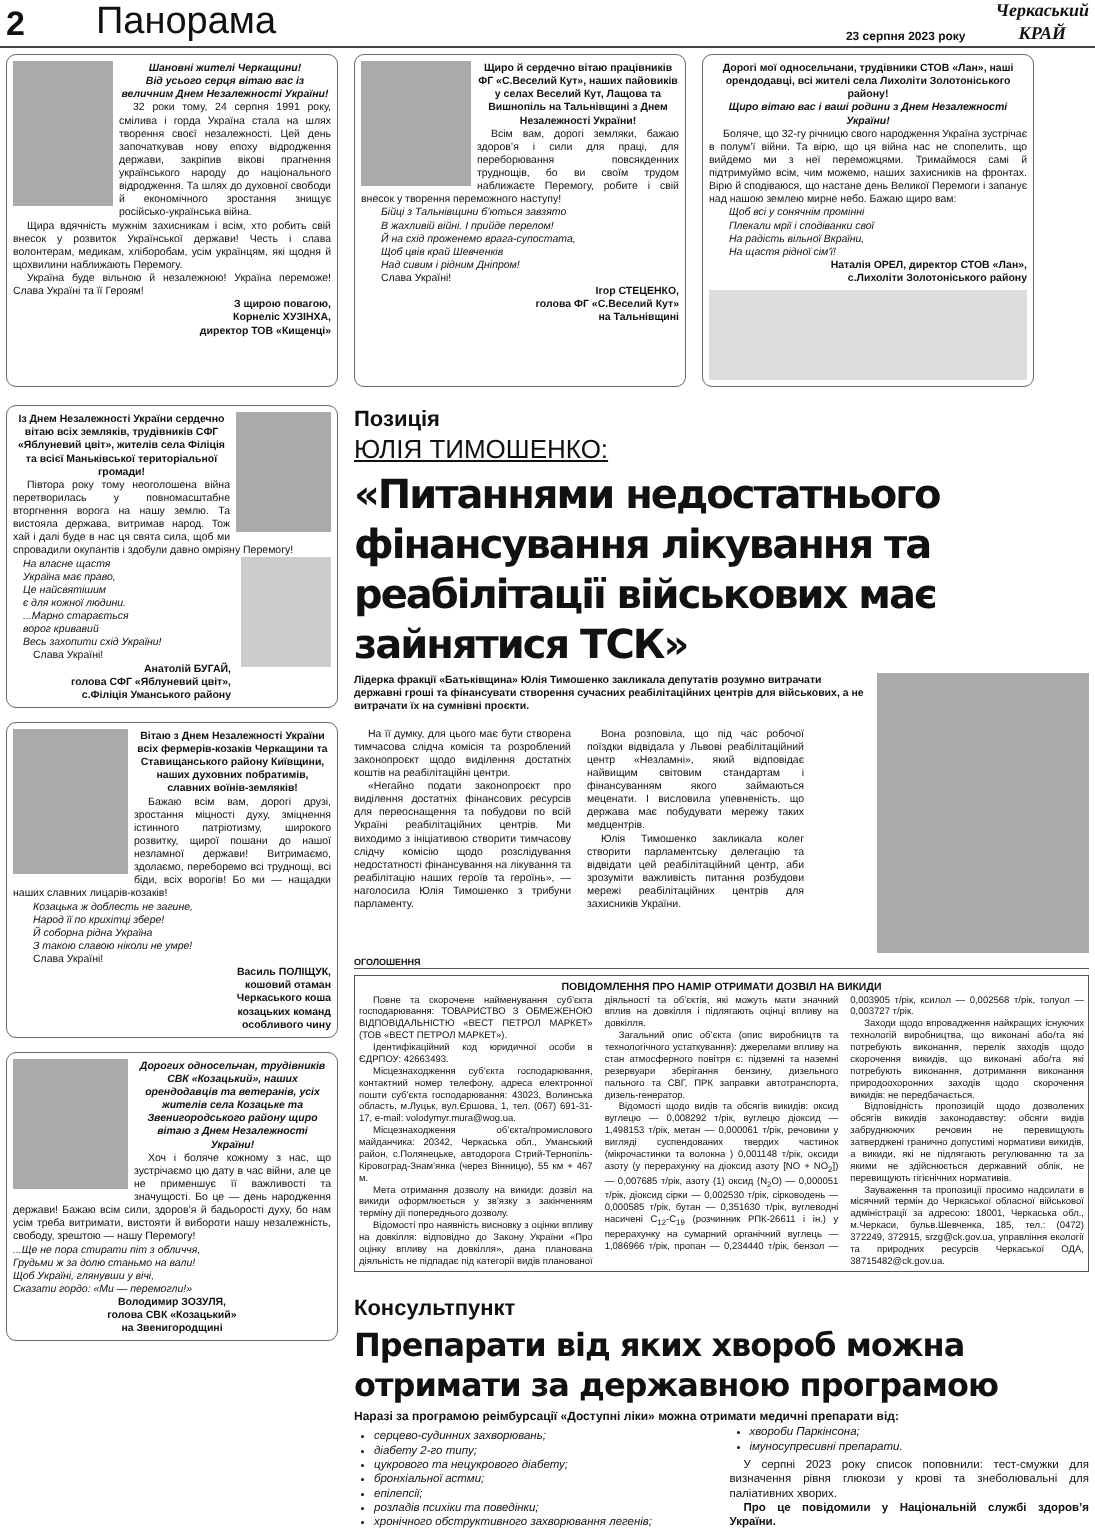2 Панорама 23 серпня 2023 року Черкаський
КРАЙ
Шановні жителі Черкащини!
Від усього серця вітаю вас із величним Днем Незалежності України!
32 роки тому, 24 серпня 1991 року, смілива і горда Україна стала на шлях творення своєї незалежності. Цей день започаткував нову епоху відродження держави, закріпив вікові прагнення українського народу до національного відродження. Та шлях до духовної свободи й економічного зростання знищує російсько-українська війна.
Щира вдячність мужнім захисникам і всім, хто робить свій внесок у розвиток Української держави! Честь і слава волонтерам, медикам, хліборобам, усім українцям, які щодня й щохвилини наближають Перемогу.
Україна буде вільною й незалежною! Україна переможе! Слава Україні та її Героям!
З щирою повагою,
Корнеліс ХУЗІНХА,
директор ТОВ «Кищенці»
Щиро й сердечно вітаю працівників ФГ «С.Веселий Кут», наших пайовиків у селах Веселий Кут, Лащова та Вишнопіль на Тальнівщині з Днем Незалежності України!
Всім вам, дорогі земляки, бажаю здоров’я і сили для праці, для переборювання повсякденних труднощів, бо ви своїм трудом наближаєте Перемогу, робите і свій внесок у творення переможного наступу!
Бійці з Тальнівщини б’ються завзято
В жахливій війні. І прийде перелом!
Й на схід проженемо врага-супостата,
Щоб цвів край Шевченків
Над сивим і рідним Дніпром!
Слава Україні!
Ігор СТЕЦЕНКО,
голова ФГ «С.Веселий Кут»
на Тальнівщині
Дорогі мої односельчани, трудівники СТОВ «Лан», наші орендодавці, всі жителі села Лихоліти Золотоніського району!
Щиро вітаю вас і ваші родини з Днем Незалежності України!
Боляче, що 32-гу річницю свого народження Україна зустрічає в полум’ї війни. Та вірю, що ця війна нас не спопелить, що вийдемо ми з неї переможцями. Тримаймося самі й підтримуймо всім, чим можемо, наших захисників на фронтах. Вірю й сподіваюся, що настане день Великої Перемоги і запанує над нашою землею мирне небо. Бажаю щиро вам:
Щоб всі у сонячнім промінні
Плекали мрії і сподіванки свої
На радість вільної Вкраїни,
На щастя рідної сім’ї!
Наталія ОРЕЛ, директор СТОВ «Лан»,
с.Лихоліти Золотоніського району
Із Днем Незалежності України сердечно вітаю всіх земляків, трудівників СФГ «Яблуневий цвіт», жителів села Філіція та всієї Маньківської територіальної громади!
Півтора року тому неоголошена війна перетворилась у повномасштабне вторгнення ворога на нашу землю. Та вистояла держава, витримав народ. Тож хай і далі буде в нас ця свята сила, щоб ми спровадили окупантів і здобули давно омріяну Перемогу!
На власне щастя
Україна має право,
Це найсвятішим
є для кожної людини.
...Марно старається
ворог кривавий
Весь захопити схід України!
Слава Україні!
Анатолій БУГАЙ,
голова СФГ «Яблуневий цвіт»,
с.Філіція Уманського району
Вітаю з Днем Незалежності України всіх фермерів-козаків Черкащини та Ставищанського району Київщини, наших духовних побратимів, славних воїнів-земляків!
Бажаю всім вам, дорогі друзі, зростання міцності духу, зміцнення істинного патріотизму, широкого розвитку, щирої пошани до нашої незламної держави! Витримаємо, здолаємо, переборемо всі труднощі, всі біди, всіх ворогів! Бо ми — нащадки наших славних лицарів-козаків!
Козацька ж доблесть не загине,
Народ її по крихітці збере!
Й соборна рідна Україна
З такою славою ніколи не умре!
Слава Україні!
Василь ПОЛІЩУК,
кошовий отаман
Черкаського коша
козацьких команд
особливого чину
Дорогих односельчан, трудівників СВК «Козацький», наших орендодавців та ветеранів, усіх жителів села Козацьке та Звенигородського району щиро вітаю з Днем Незалежності України!
Хоч і боляче кожному з нас, що зустрічаємо цю дату в час війни, але це не применшує її важливості та значущості. Бо це — день народження держави! Бажаю всім сили, здоров’я й бадьорості духу, бо нам усім треба витримати, вистояти й вибороти нашу незалежність, свободу, зрештою — нашу Перемогу!
...Ще не пора стирати піт з обличчя,
Грудьми ж за долю станьмо на вали!
Щоб Україні, глянувши у вічі,
Сказати гордо: «Ми — перемогли!»
Володимир ЗОЗУЛЯ,
голова СВК «Козацький»
на Звенигородщині
Позиція
ЮЛІЯ ТИМОШЕНКО:
«Питаннями недостатнього фінансування лікування та реабілітації військових має зайнятися ТСК»
Лідерка фракції «Батьківщина» Юлія Тимошенко закликала депутатів розумно витрачати державні гроші та фінансувати створення сучасних реабілітаційних центрів для військових, а не витрачати їх на сумнівні проєкти.
На її думку, для цього має бути створена тимчасова слідча комісія та розроблений законопроєкт щодо виділення достатніх коштів на реабілітаційні центри.
«Негайно подати законопроєкт про виділення достатніх фінансових ресурсів для переоснащення та побудови по всій Україні реабілітаційних центрів. Ми виходимо з ініціативою створити тимчасову слідчу комісію щодо розслідування недостатності фінансування на лікування та реабілітацію наших героїв та героїнь», — наголосила Юлія Тимошенко з трибуни парламенту.
Вона розповіла, що під час робочої поїздки відвідала у Львові реабілітаційний центр «Незламні», який відповідає найвищим світовим стандартам і фінансуванням якого займаються меценати. І висловила упевненість, що держава має побудувати мережу таких медцентрів.
Юлія Тимошенко закликала колег створити парламентську делегацію та відвідати цей реабілітаційний центр, аби зрозуміти важливість питання розбудови мережі реабілітаційних центрів для захисників України.
ОГОЛОШЕННЯ
ПОВІДОМЛЕННЯ ПРО НАМІР ОТРИМАТИ ДОЗВІЛ НА ВИКИДИ
Повне та скорочене найменування суб’єкта господарювання: ТОВАРИСТВО З ОБМЕЖЕНОЮ ВІДПОВІДАЛЬНІСТЮ «ВЕСТ ПЕТРОЛ МАРКЕТ» (ТОВ «ВЕСТ ПЕТРОЛ МАРКЕТ»).
Ідентифікаційний код юридичної особи в ЄДРПОУ: 42663493.
Місцезнаходження суб’єкта господарювання, контактний номер телефону, адреса електронної пошти суб’єкта господарювання: 43023, Волинська область, м.Луцьк, вул.Єршова, 1, тел. (067) 691-31-17, e-mail: volodymyr.mura@wog.ua.
Місцезнаходження об’єкта/промислового майданчика: 20342, Черкаська обл., Уманський район, с.Полянецьке, автодорога Стрий-Тернопіль-Кіровоград-Знам’янка (через Вінницю), 55 км + 467 м.
Мета отримання дозволу на викиди: дозвіл на викиди оформлюється у зв’язку з закінченням терміну дії попереднього дозволу.
Відомості про наявність висновку з оцінки впливу на довкілля: відповідно до Закону України «Про оцінку впливу на довкілля», дана планована діяльність не підпадає під категорії видів планованої діяльності та об’єктів, які можуть мати значний вплив на довкілля і підлягають оцінці впливу на довкілля.
Загальний опис об’єкта (опис виробництв та технологічного устаткування): джерелами впливу на стан атмосферного повітря є: підземні та наземні резервуари зберігання бензину, дизельного пального та СВГ, ПРК заправки автотранспорта, дизель-генератор.
Відомості щодо видів та обсягів викидів: оксид вуглецю — 0,008292 т/рік, вуглецю діоксид — 1,498153 т/рік, метан — 0,000061 т/рік, речовини у вигляді суспендованих твердих частинок (мікрочастинки та волокна ) 0,001148 т/рік, оксиди азоту (у перерахунку на діоксид азоту [NO + NO<sub>2</sub>]) — 0,007685 т/рік, азоту (1) оксид (N<sub>2</sub>O) — 0,000051 т/рік, діоксид сірки — 0,002530 т/рік, сірководень — 0,000585 т/рік, бутан — 0,351630 т/рік, вуглеводні насичені C<sub>12</sub>-C<sub>19</sub> (розчинник РПК-26611 і ін.) у перерахунку на сумарний органічний вуглець — 1,086966 т/рік, пропан — 0,234440 т/рік, бензол — 0,003905 т/рік, ксилол — 0,002568 т/рік, толуол — 0,003727 т/рік.
Заходи щодо впровадження найкращих існуючих технологій виробництва, що виконані або/та які потребують виконання, перелік заходів щодо скорочення викидів, що виконані або/та які потребують виконання, дотримання виконання природоохоронних заходів щодо скорочення викидів: не передбачається.
Відповідність пропозицій щодо дозволених обсягів викидів законодавству: обсяги видів забруднюючих речовин не перевищують затверджені гранично допустимі нормативи викидів, а викиди, які не підлягають регулюванню та за якими не здійснюється державний облік, не перевищують гігієнічних нормативів.
Зауваження та пропозиції просимо надсилати в місячний термін до Черкаської обласної військової адміністрації за адресою: 18001, Черкаська обл., м.Черкаси, бульв.Шевченка, 185, тел.: (0472) 372249, 372915, srzg@ck.gov.ua, управління екології та природних ресурсів Черкаської ОДА, 38715482@ck.gov.ua.
Консультпункт
Препарати від яких хвороб можна отримати за державною програмою
Наразі за програмою реімбурсації «Доступні ліки» можна отримати медичні препарати від:
серцево-судинних захворювань;
діабету 2-го типу;
цукрового та нецукрового діабету;
бронхіальної астми;
епілепсії;
розладів психіки та поведінки;
хронічного обструктивного захворювання легенів;
хвороби Паркінсона;
імуносупресивні препарати.
У серпні 2023 року список поповнили: тест-смужки для визначення рівня глюкози у крові та знеболювальні для паліативних хворих.
Про це повідомили у Національній службі здоров’я України.